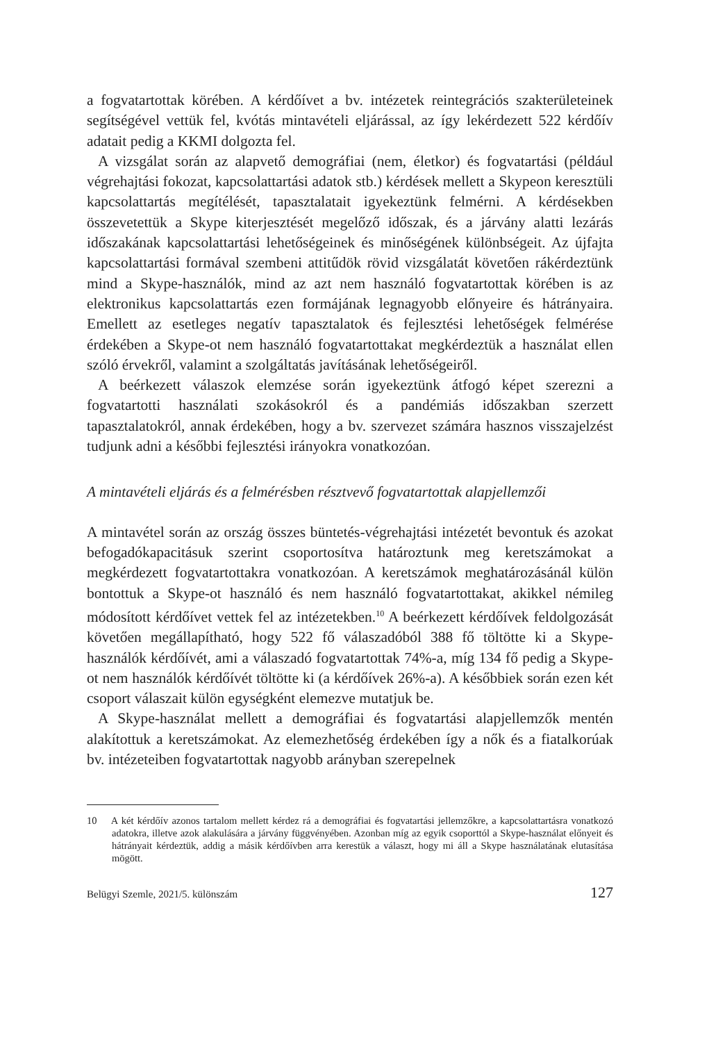a fogvatartottak körében. A kérdőívet a bv. intézetek reintegrációs szakterületeinek segítségével vettük fel, kvótás mintavételi eljárással, az így lekérdezett 522 kérdőív adatait pedig a KKMI dolgozta fel.
A vizsgálat során az alapvető demográfiai (nem, életkor) és fogvatartási (például végrehajtási fokozat, kapcsolattartási adatok stb.) kérdések mellett a Skypeon keresztüli kapcsolattartás megítélését, tapasztalatait igyekeztünk felmérni. A kérdésekben összevetettük a Skype kiterjesztését megelőző időszak, és a járvány alatti lezárás időszakának kapcsolattartási lehetőségeinek és minőségének különbségeit. Az újfajta kapcsolattartási formával szembeni attitűdök rövid vizsgálatát követően rákérdeztünk mind a Skype-használók, mind az azt nem használó fogvatartottak körében is az elektronikus kapcsolattartás ezen formájának legnagyobb előnyeire és hátrányaira. Emellett az esetleges negatív tapasztalatok és fejlesztési lehetőségek felmérése érdekében a Skype-ot nem használó fogvatartottakat megkérdeztük a használat ellen szóló érvekről, valamint a szolgáltatás javításának lehetőségeiről.
A beérkezett válaszok elemzése során igyekeztünk átfogó képet szerezni a fogvatartotti használati szokásokról és a pandémiás időszakban szerzett tapasztalatokról, annak érdekében, hogy a bv. szervezet számára hasznos visszajelzést tudjunk adni a későbbi fejlesztési irányokra vonatkozóan.
A mintavételi eljárás és a felmérésben résztvevő fogvatartottak alapjellemzői
A mintavétel során az ország összes büntetés-végrehajtási intézetét bevontuk és azokat befogadókapacitásuk szerint csoportosítva határoztunk meg keretszámokat a megkérdezett fogvatartottakra vonatkozóan. A keretszámok meghatározásánál külön bontottuk a Skype-ot használó és nem használó fogvatartottakat, akikkel némileg módosított kérdőívet vettek fel az intézetekben.<sup>10</sup> A beérkezett kérdőívek feldolgozását követően megállapítható, hogy 522 fő válaszadóból 388 fő töltötte ki a Skype-használók kérdőívét, ami a válaszadó fogvatartottak 74%-a, míg 134 fő pedig a Skype-ot nem használók kérdőívét töltötte ki (a kérdőívek 26%-a). A későbbiek során ezen két csoport válaszait külön egységként elemezve mutatjuk be.
A Skype-használat mellett a demográfiai és fogvatartási alapjellemzők mentén alakítottuk a keretszámokat. Az elemezhetőség érdekében így a nők és a fiatalkorúak bv. intézeteiben fogvatartottak nagyobb arányban szerepelnek
10 A két kérdőív azonos tartalom mellett kérdez rá a demográfiai és fogvatartási jellemzőkre, a kapcsolattartásra vonatkozó adatokra, illetve azok alakulására a járvány függvényében. Azonban míg az egyik csoporttól a Skype-használat előnyeit és hátrányait kérdeztük, addig a másik kérdőívben arra kerestük a választ, hogy mi áll a Skype használatának elutasítása mögött.
Belügyi Szemle, 2021/5. különszám 127